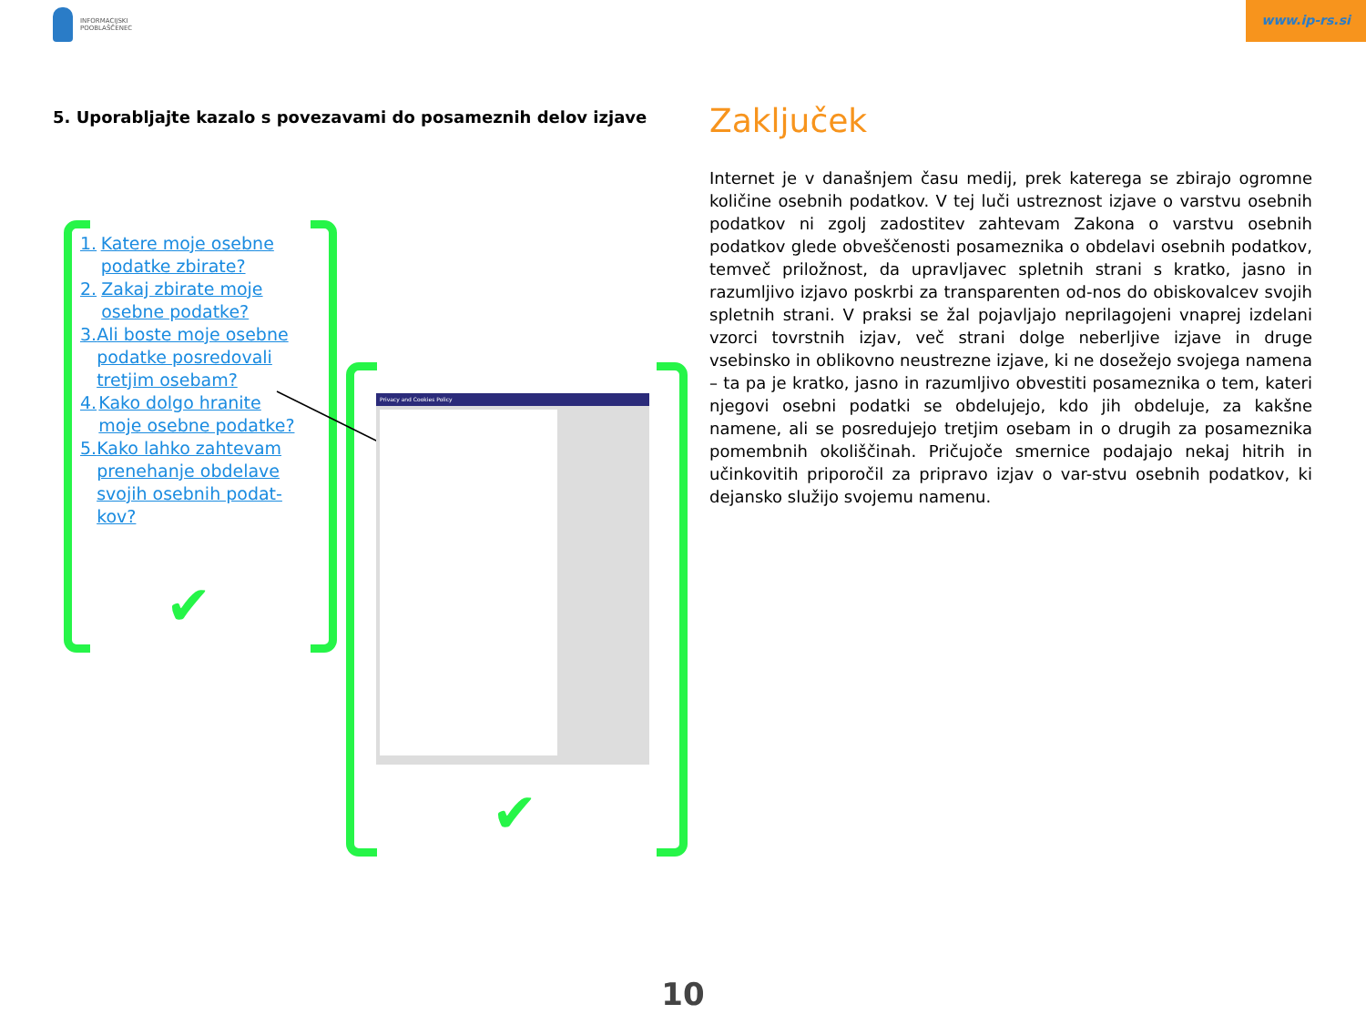INFORMACIJSKI
POOBLAŠČENEC
www.ip-rs.si
5. Uporabljajte kazalo s povezavami do posameznih delov izjave
1. Katere moje osebne podatke zbirate?
2. Zakaj zbirate moje osebne podatke?
3. Ali boste moje osebne podatke posredovali tretjim osebam?
4. Kako dolgo hranite moje osebne podatke?
5. Kako lahko zahtevam prenehanje obdelave svojih osebnih podat-kov?
✔
Privacy and Cookies Policy
✔
Zaključek
Internet je v današnjem času medij, prek katerega se zbirajo ogromne količine osebnih podatkov. V tej luči ustreznost izjave o varstvu osebnih podatkov ni zgolj zadostitev zahtevam Zakona o varstvu osebnih podatkov glede obveščenosti posameznika o obdelavi osebnih podatkov, temveč priložnost, da upravljavec spletnih strani s kratko, jasno in razumljivo izjavo poskrbi za transparenten od-nos do obiskovalcev svojih spletnih strani. V praksi se žal pojavljajo neprilagojeni vnaprej izdelani vzorci tovrstnih izjav, več strani dolge neberljive izjave in druge vsebinsko in oblikovno neustrezne izjave, ki ne dosežejo svojega namena – ta pa je kratko, jasno in razumljivo obvestiti posameznika o tem, kateri njegovi osebni podatki se obdelujejo, kdo jih obdeluje, za kakšne namene, ali se posredujejo tretjim osebam in o drugih za posameznika pomembnih okoliščinah. Pričujoče smernice podajajo nekaj hitrih in učinkovitih priporočil za pripravo izjav o var-stvu osebnih podatkov, ki dejansko služijo svojemu namenu.
10